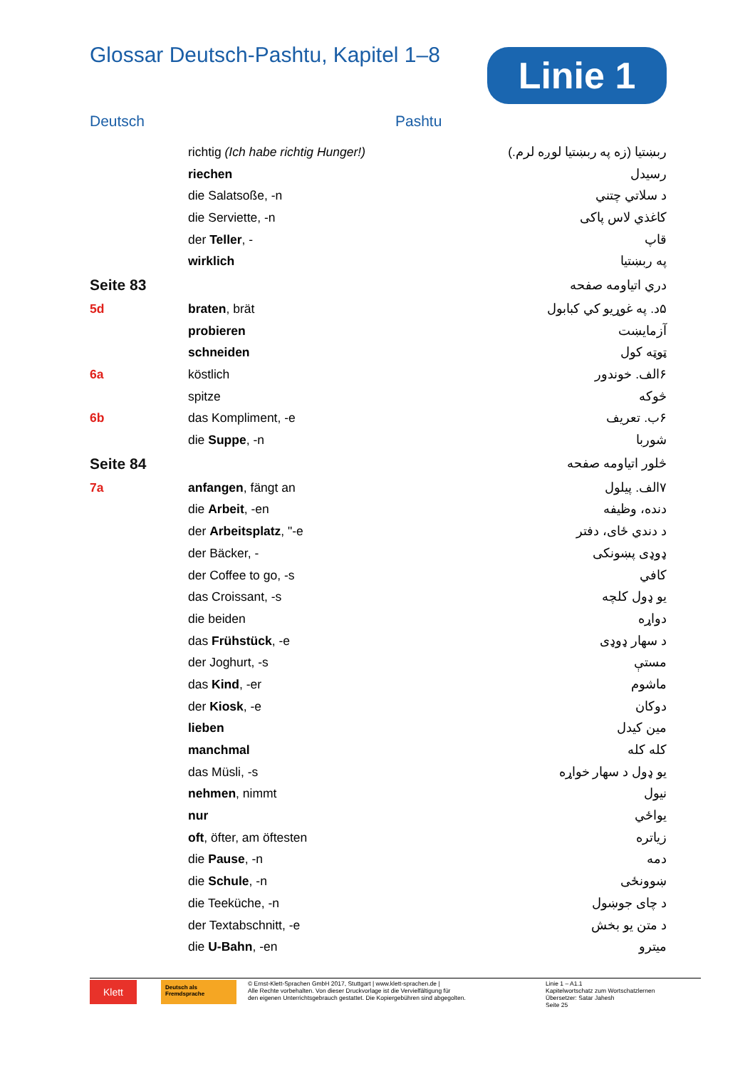Glossar Deutsch-Pashtu, Kapitel 1–8
Linie 1
Deutsch Pashtu
| | richtig (Ich habe richtig Hunger!) | ربښتیا (زه په ربښتیا لوږه لرم.) |
| | riechen | رسیدل |
| | die Salatsoße, -n | د سلاتي چتني |
| | die Serviette, -n | کاغذي لاس پاکی |
| | der Teller , - | قاپ |
| | wirklich | په ربښتیا |
| Seite 83 | | دري اتیاومه صفحه |
| 5d | braten , brät | ۵د. په غوړیو کي کبابول |
| | probieren | آزمایښت |
| | schneiden | ټوټه کول |
| 6a | köstlich | ۶الف. خوندور |
| | spitze | څوکه |
| 6b | das Kompliment, -e | ۶ب. تعریف |
| | die Suppe , -n | شوربا |
| Seite 84 | | څلور اتیاومه صفحه |
| 7a | anfangen , fängt an | ۷الف. پیلول |
| | die Arbeit , -en | دنده، وظیفه |
| | der Arbeitsplatz , "-e | د دندي ځای، دفتر |
| | der Bäcker, - | ډوډی پښونکی |
| | der Coffee to go, -s | کافي |
| | das Croissant, -s | یو ډول کلچه |
| | die beiden | دواړه |
| | das Frühstück , -e | د سهار ډوډی |
| | der Joghurt, -s | مستې |
| | das Kind , -er | ماشوم |
| | der Kiosk , -e | دوکان |
| | lieben | مین کیدل |
| | manchmal | کله کله |
| | das Müsli, -s | یو ډول د سهار خواړه |
| | nehmen , nimmt | نیول |
| | nur | یواځي |
| | oft , öfter, am öftesten | زیاتره |
| | die Pause , -n | دمه |
| | die Schule , -n | ښوونځی |
| | die Teeküche, -n | د چای جوښول |
| | der Textabschnitt, -e | د متن یو بخش |
| | die U-Bahn , -en | میترو |
Klett
Deutsch als Fremdsprache
© Ernst-Klett-Sprachen GmbH 2017, Stuttgart | www.klett-sprachen.de |
Alle Rechte vorbehalten. Von dieser Druckvorlage ist die Vervielfältigung für
den eigenen Unterrichtsgebrauch gestattet. Die Kopiergebühren sind abgegolten.
Linie 1 – A1.1
Kapitelwortschatz zum Wortschatzlernen
Übersetzer: Satar Jahesh
Seite 25